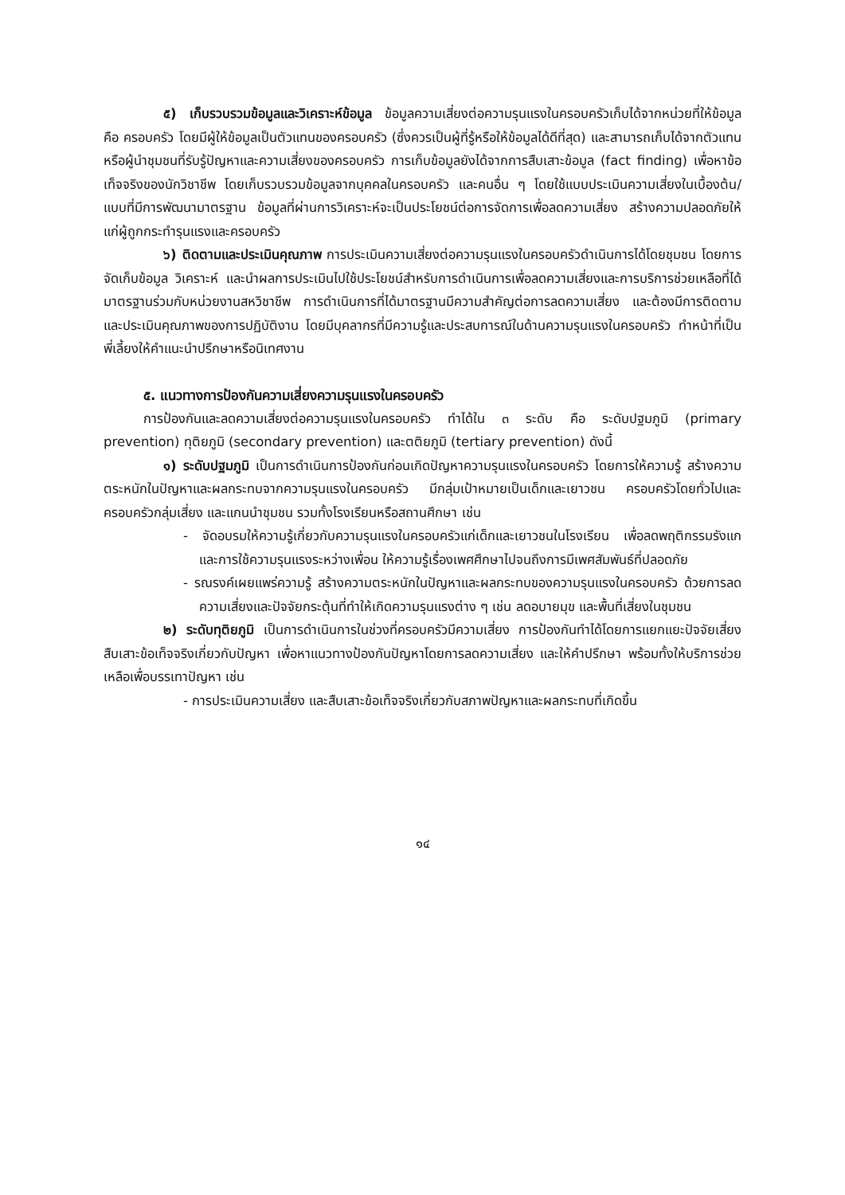๕) เก็บรวบรวมข้อมูลและวิเคราะห์ข้อมูล ข้อมูลความเสี่ยงต่อความรุนแรงในครอบครัวเก็บได้จากหน่วยที่ให้ข้อมูล คือ ครอบครัว โดยมีผู้ให้ข้อมูลเป็นตัวแทนของครอบครัว (ซึ่งควรเป็นผู้ที่รู้หรือให้ข้อมูลได้ดีที่สุด) และสามารถเก็บได้จากตัวแทนหรือผู้นำชุมชนที่รับรู้ปัญหาและความเสี่ยงของครอบครัว การเก็บข้อมูลยังได้จากการสืบเสาะข้อมูล (fact finding) เพื่อหาข้อเท็จจริงของนักวิชาชีพ โดยเก็บรวบรวมข้อมูลจากบุคคลในครอบครัว และคนอื่น ๆ โดยใช้แบบประเมินความเสี่ยงในเบื้องต้น/แบบที่มีการพัฒนามาตรฐาน ข้อมูลที่ผ่านการวิเคราะห์จะเป็นประโยชน์ต่อการจัดการเพื่อลดความเสี่ยง สร้างความปลอดภัยให้แก่ผู้ถูกกระทำรุนแรงและครอบครัว
๖) ติดตามและประเมินคุณภาพ การประเมินความเสี่ยงต่อความรุนแรงในครอบครัวดำเนินการได้โดยชุมชน โดยการจัดเก็บข้อมูล วิเคราะห์ และนำผลการประเมินไปใช้ประโยชน์สำหรับการดำเนินการเพื่อลดความเสี่ยงและการบริการช่วยเหลือที่ได้มาตรฐานร่วมกับหน่วยงานสหวิชาชีพ การดำเนินการที่ได้มาตรฐานมีความสำคัญต่อการลดความเสี่ยง และต้องมีการติดตามและประเมินคุณภาพของการปฏิบัติงาน โดยมีบุคลากรที่มีความรู้และประสบการณ์ในด้านความรุนแรงในครอบครัว ทำหน้าที่เป็นพี่เลี้ยงให้คำแนะนำปรึกษาหรือนิเทศงาน
๕. แนวทางการป้องกันความเสี่ยงความรุนแรงในครอบครัว
การป้องกันและลดความเสี่ยงต่อความรุนแรงในครอบครัว ทำได้ใน ๓ ระดับ คือ ระดับปฐมภูมิ (primary prevention) ทุติยภูมิ (secondary prevention) และตติยภูมิ (tertiary prevention) ดังนี้
๑) ระดับปฐมภูมิ เป็นการดำเนินการป้องกันก่อนเกิดปัญหาความรุนแรงในครอบครัว โดยการให้ความรู้ สร้างความตระหนักในปัญหาและผลกระทบจากความรุนแรงในครอบครัว มีกลุ่มเป้าหมายเป็นเด็กและเยาวชน ครอบครัวโดยทั่วไปและครอบครัวกลุ่มเสี่ยง และแกนนำชุมชน รวมทั้งโรงเรียนหรือสถานศึกษา เช่น
- จัดอบรมให้ความรู้เกี่ยวกับความรุนแรงในครอบครัวแก่เด็กและเยาวชนในโรงเรียน เพื่อลดพฤติกรรมรังแก และการใช้ความรุนแรงระหว่างเพื่อน ให้ความรู้เรื่องเพศศึกษาไปจนถึงการมีเพศสัมพันธ์ที่ปลอดภัย
- รณรงค์เผยแพร่ความรู้ สร้างความตระหนักในปัญหาและผลกระทบของความรุนแรงในครอบครัว ด้วยการลดความเสี่ยงและปัจจัยกระตุ้นที่ทำให้เกิดความรุนแรงต่าง ๆ เช่น ลดอบายมุข และพื้นที่เสี่ยงในชุมชน
๒) ระดับทุติยภูมิ เป็นการดำเนินการในช่วงที่ครอบครัวมีความเสี่ยง การป้องกันทำได้โดยการแยกแยะปัจจัยเสี่ยง สืบเสาะข้อเท็จจริงเกี่ยวกับปัญหา เพื่อหาแนวทางป้องกันปัญหาโดยการลดความเสี่ยง และให้คำปรึกษา พร้อมทั้งให้บริการช่วยเหลือเพื่อบรรเทาปัญหา เช่น
- การประเมินความเสี่ยง และสืบเสาะข้อเท็จจริงเกี่ยวกับสภาพปัญหาและผลกระทบที่เกิดขึ้น
๑๔